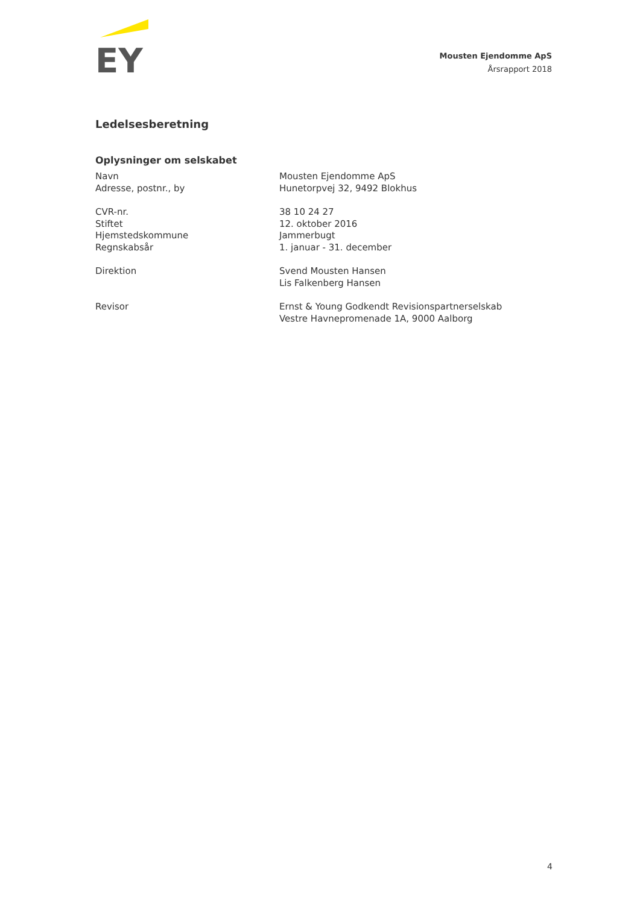EY
Mousten Ejendomme ApS
Årsrapport 2018
Ledelsesberetning
Oplysninger om selskabet
| Navn | Mousten Ejendomme ApS |
| Adresse, postnr., by | Hunetorpvej 32, 9492 Blokhus |
| CVR-nr. | 38 10 24 27 |
| Stiftet | 12. oktober 2016 |
| Hjemstedskommune | Jammerbugt |
| Regnskabsår | 1. januar - 31. december |
| Direktion | Svend Mousten Hansen Lis Falkenberg Hansen |
| Revisor | Ernst & Young Godkendt Revisionspartnerselskab Vestre Havnepromenade 1A, 9000 Aalborg |
4